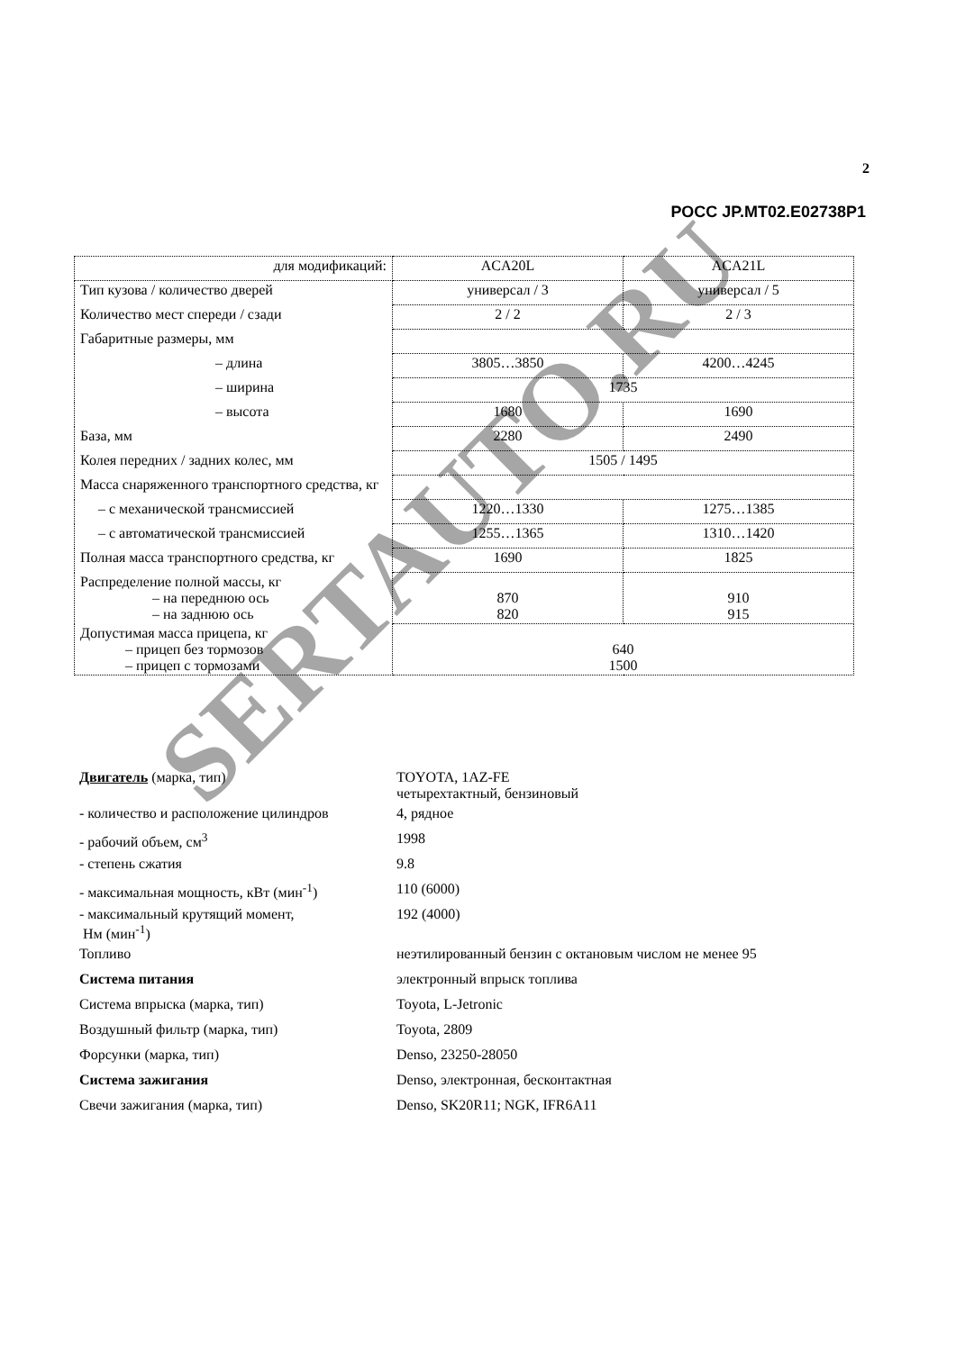2
РОСС JP.MT02.E02738P1
| для модификаций: | ACA20L | ACA21L |
| Тип кузова / количество дверей | универсал / 3 | универсал / 5 |
| Количество мест спереди / сзади | 2 / 2 | 2 / 3 |
| Габаритные размеры, мм | | |
| – длина | 3805…3850 | 4200…4245 |
| – ширина | 1735 | |
| – высота | 1680 | 1690 |
| База, мм | 2280 | 2490 |
| Колея передних / задних колес, мм | 1505 / 1495 | |
| Масса снаряженного транспортного средства, кг | | |
| – с механической трансмиссией | 1220…1330 | 1275…1385 |
| – с автоматической трансмиссией | 1255…1365 | 1310…1420 |
| Полная масса транспортного средства, кг | 1690 | 1825 |
| Распределение полной массы, кг – на переднюю ось – на заднюю ось | 870 820 | 910 915 |
| Допустимая масса прицепа, кг – прицеп без тормозов – прицеп с тормозами | 640 1500 | |
| Двигатель (марка, тип) | TOYOTA, 1AZ-FE четырехтактный, бензиновый |
| - количество и расположение цилиндров | 4, рядное |
| - рабочий объем, см<sup>3</sup> | 1998 |
| - степень сжатия | 9.8 |
| - максимальная мощность, кВт (мин<sup>-1</sup>) | 110 (6000) |
| - максимальный крутящий момент, Нм (мин<sup>-1</sup>) | 192 (4000) |
| Топливо | неэтилированный бензин с октановым числом не менее 95 |
| Система питания | электронный впрыск топлива |
| Система впрыска (марка, тип) | Toyota, L-Jetronic |
| Воздушный фильтр (марка, тип) | Toyota, 2809 |
| Форсунки (марка, тип) | Denso, 23250-28050 |
| Система зажигания | Denso, электронная, бесконтактная |
| Свечи зажигания (марка, тип) | Denso, SK20R11; NGK, IFR6A11 |
SERTAUTO.RU